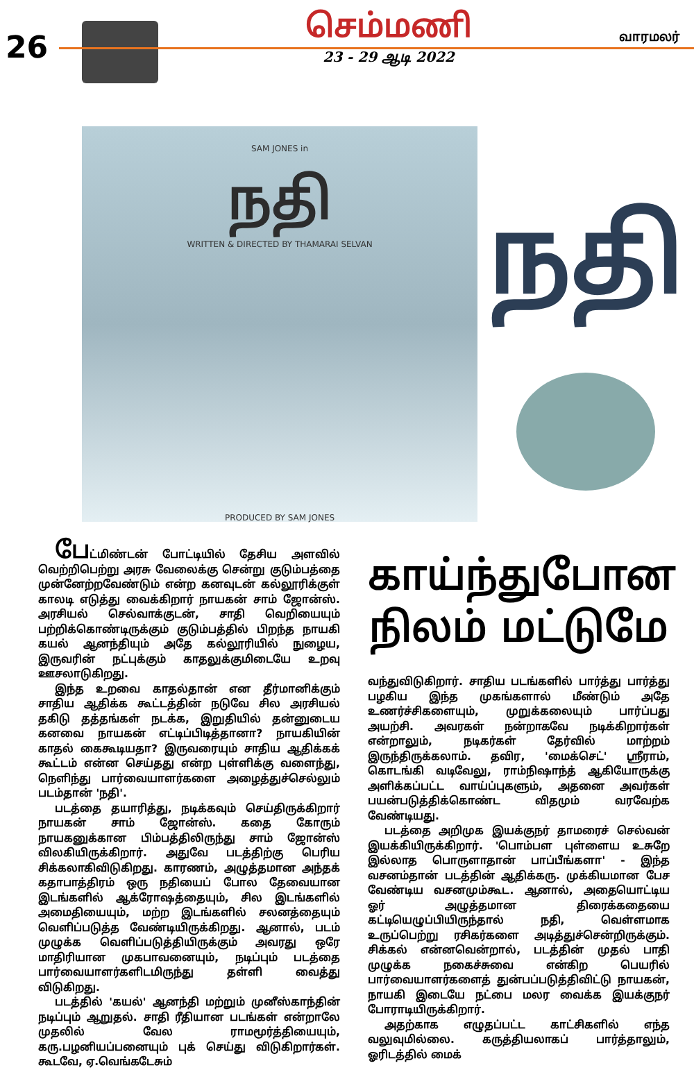26
செம்மணி
23 - 29 ஆடி 2022
வாரமலர்
SAM JONES in
நதி
WRITTEN & DIRECTED BY THAMARAI SELVAN
PRODUCED BY SAM JONES
நதி
பேட்மிண்டன் போட்டியில் தேசிய அளவில் வெற்றிபெற்று அரசு வேலைக்கு சென்று குடும்பத்தை முன்னேற்றவேண்டும் என்ற கனவுடன் கல்லூரிக்குள் காலடி எடுத்து வைக்கிறார் நாயகன் சாம் ஜோன்ஸ். அரசியல் செல்வாக்குடன், சாதி வெறியையும் பற்றிக்கொண்டிருக்கும் குடும்பத்தில் பிறந்த நாயகி கயல் ஆனந்தியும் அதே கல்லூரியில் நுழைய, இருவரின் நட்புக்கும் காதலுக்குமிடையே உறவு ஊசலாடுகிறது.
இந்த உறவை காதல்தான் என தீர்மானிக்கும் சாதிய ஆதிக்க கூட்டத்தின் நடுவே சில அரசியல் தகிடு தத்தங்கள் நடக்க, இறுதியில் தன்னுடைய கனவை நாயகன் எட்டிப்பிடித்தானா? நாயகியின் காதல் கைகூடியதா? இருவரையும் சாதிய ஆதிக்கக் கூட்டம் என்ன செய்தது என்ற புள்ளிக்கு வளைந்து, நெளிந்து பார்வையாளர்களை அழைத்துச்செல்லும் படம்தான் 'நதி'.
படத்தை தயாரித்து, நடிக்கவும் செய்திருக்கிறார் நாயகன் சாம் ஜோன்ஸ். கதை கோரும் நாயகனுக்கான பிம்பத்திலிருந்து சாம் ஜோன்ஸ் விலகியிருக்கிறார். அதுவே படத்திற்கு பெரிய சிக்கலாகிவிடுகிறது. காரணம், அழுத்தமான அந்தக் கதாபாத்திரம் ஒரு நதியைப் போல தேவையான இடங்களில் ஆக்ரோஷத்தையும், சில இடங்களில் அமைதியையும், மற்ற இடங்களில் சலனத்தையும் வெளிப்படுத்த வேண்டியிருக்கிறது. ஆனால், படம் முழுக்க வெளிப்படுத்தியிருக்கும் அவரது ஒரே மாதிரியான முகபாவனையும், நடிப்பும் படத்தை பார்வையாளர்களிடமிருந்து தள்ளி வைத்து விடுகிறது.
படத்தில் 'கயல்' ஆனந்தி மற்றும் முனீஸ்காந்தின் நடிப்பும் ஆறுதல். சாதி ரீதியான படங்கள் என்றாலே முதலில் வேல ராமமூர்த்தியையும், கரு.பழனியப்பனையும் புக் செய்து விடுகிறார்கள். கூடவே, ஏ.வெங்கடேசும்
காய்ந்துபோன
நிலம் மட்டுமே
வந்துவிடுகிறார். சாதிய படங்களில் பார்த்து பார்த்து பழகிய இந்த முகங்களால் மீண்டும் அதே உணர்ச்சிகளையும், முறுக்கலையும் பார்ப்பது அயற்சி. அவரகள் நன்றாகவே நடிக்கிறார்கள் என்றாலும், நடிகர்கள் தேர்வில் மாற்றம் இருந்திருக்கலாம். தவிர, 'மைக்செட்' ஸ்ரீராம், கொடங்கி வடிவேலு, ராம்நிஷாந்த் ஆகியோருக்கு அளிக்கப்பட்ட வாய்ப்புகளும், அதனை அவர்கள் பயன்படுத்திக்கொண்ட விதமும் வரவேற்க வேண்டியது.
படத்தை அறிமுக இயக்குநர் தாமரைச் செல்வன் இயக்கியிருக்கிறார். 'பொம்பள புள்ளைய உசுறே இல்லாத பொருளாதான் பாப்பீங்களா' - இந்த வசனம்தான் படத்தின் ஆதிக்கரு. முக்கியமான பேச வேண்டிய வசனமும்கூட. ஆனால், அதையொட்டிய ஓர் அழுத்தமான திரைக்கதையை கட்டியெழுப்பியிருந்தால் நதி, வெள்ளமாக உருப்பெற்று ரசிகர்களை அடித்துச்சென்றிருக்கும். சிக்கல் என்னவென்றால், படத்தின் முதல் பாதி முழுக்க நகைச்சுவை என்கிற பெயரில் பார்வையாளர்களைத் துன்பப்படுத்திவிட்டு நாயகன், நாயகி இடையே நட்பை மலர வைக்க இயக்குநர் போராடியிருக்கிறார்.
அதற்காக எழுதப்பட்ட காட்சிகளில் எந்த வலுவுமில்லை. கருத்தியலாகப் பார்த்தாலும், ஓரிடத்தில் மைக்